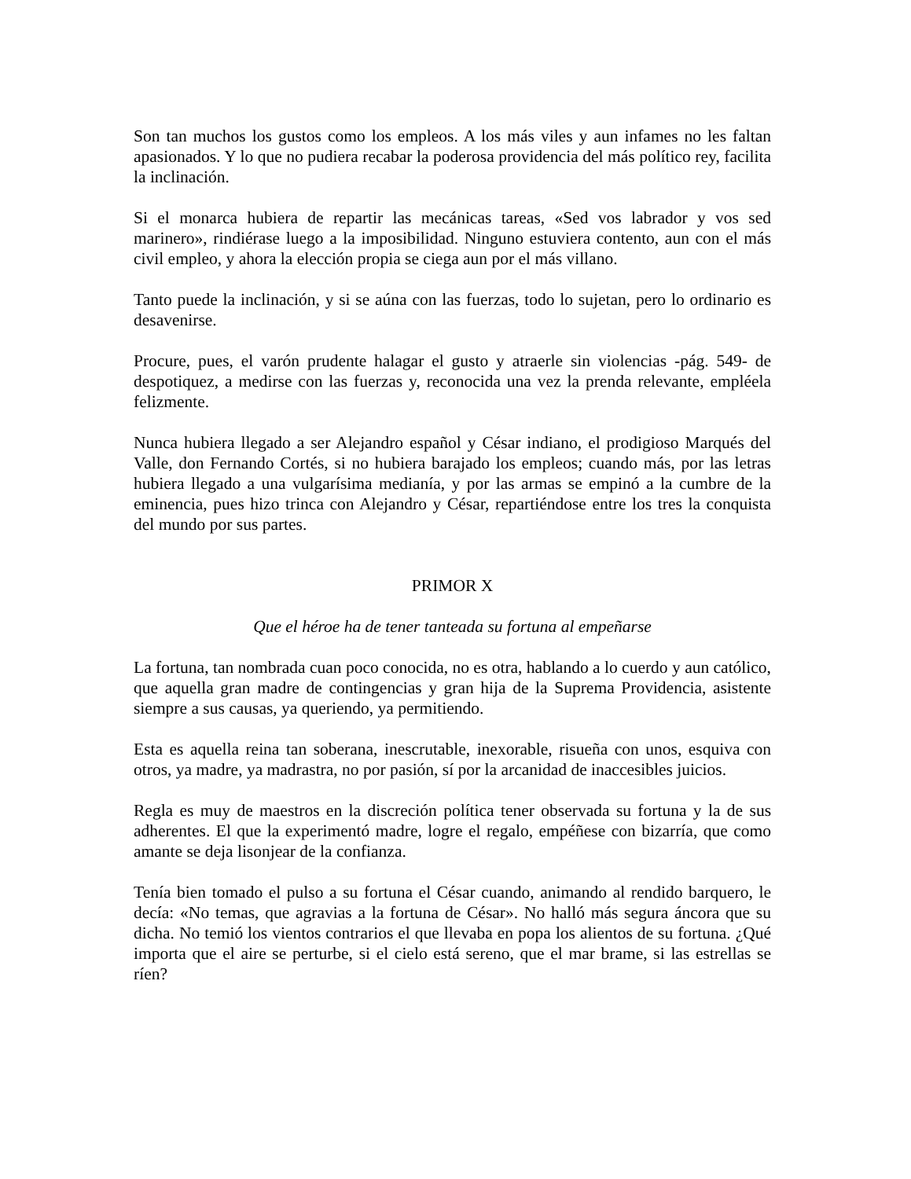Son tan muchos los gustos como los empleos. A los más viles y aun infames no les faltan apasionados. Y lo que no pudiera recabar la poderosa providencia del más político rey, facilita la inclinación.
Si el monarca hubiera de repartir las mecánicas tareas, «Sed vos labrador y vos sed marinero», rindiérase luego a la imposibilidad. Ninguno estuviera contento, aun con el más civil empleo, y ahora la elección propia se ciega aun por el más villano.
Tanto puede la inclinación, y si se aúna con las fuerzas, todo lo sujetan, pero lo ordinario es desavenirse.
Procure, pues, el varón prudente halagar el gusto y atraerle sin violencias -pág. 549- de despotiquez, a medirse con las fuerzas y, reconocida una vez la prenda relevante, empléela felizmente.
Nunca hubiera llegado a ser Alejandro español y César indiano, el prodigioso Marqués del Valle, don Fernando Cortés, si no hubiera barajado los empleos; cuando más, por las letras hubiera llegado a una vulgarísima medianía, y por las armas se empinó a la cumbre de la eminencia, pues hizo trinca con Alejandro y César, repartiéndose entre los tres la conquista del mundo por sus partes.
PRIMOR X
Que el héroe ha de tener tanteada su fortuna al empeñarse
La fortuna, tan nombrada cuan poco conocida, no es otra, hablando a lo cuerdo y aun católico, que aquella gran madre de contingencias y gran hija de la Suprema Providencia, asistente siempre a sus causas, ya queriendo, ya permitiendo.
Esta es aquella reina tan soberana, inescrutable, inexorable, risueña con unos, esquiva con otros, ya madre, ya madrastra, no por pasión, sí por la arcanidad de inaccesibles juicios.
Regla es muy de maestros en la discreción política tener observada su fortuna y la de sus adherentes. El que la experimentó madre, logre el regalo, empéñese con bizarría, que como amante se deja lisonjear de la confianza.
Tenía bien tomado el pulso a su fortuna el César cuando, animando al rendido barquero, le decía: «No temas, que agravias a la fortuna de César». No halló más segura áncora que su dicha. No temió los vientos contrarios el que llevaba en popa los alientos de su fortuna. ¿Qué importa que el aire se perturbe, si el cielo está sereno, que el mar brame, si las estrellas se ríen?